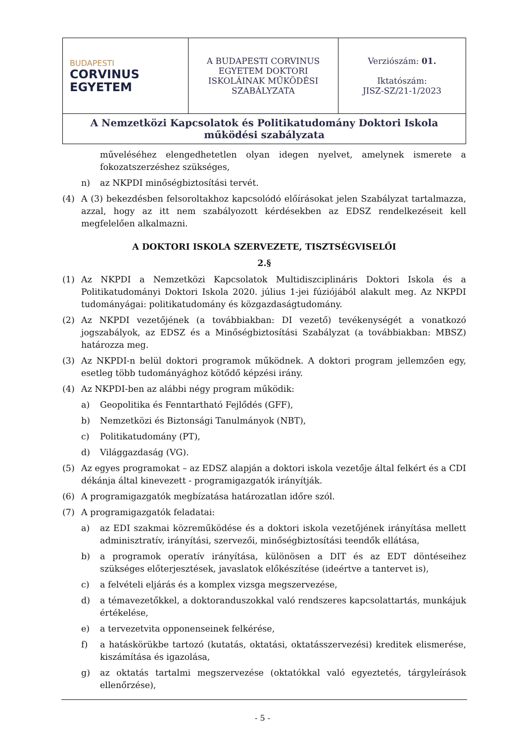| BUDAPESTI CORVINUS EGYETEM | A BUDAPESTI CORVINUS EGYETEM DOKTORI ISKOLÁINAK MŰKÖDÉSI SZABÁLYZATA | Verziószám: 01. Iktatószám: JISZ-SZ/21-1/2023 |
| A Nemzetközi Kapcsolatok és Politikatudomány Doktori Iskola működési szabályzata | | |
műveléséhez elengedhetetlen olyan idegen nyelvet, amelynek ismerete a fokozatszerzéshez szükséges,
n) az NKPDI minőségbiztosítási tervét.
(4) A (3) bekezdésben felsoroltakhoz kapcsolódó előírásokat jelen Szabályzat tartalmazza, azzal, hogy az itt nem szabályozott kérdésekben az EDSZ rendelkezéseit kell megfelelően alkalmazni.
A DOKTORI ISKOLA SZERVEZETE, TISZTSÉGVISELŐI
2.§
(1) Az NKPDI a Nemzetközi Kapcsolatok Multidiszciplináris Doktori Iskola és a Politikatudományi Doktori Iskola 2020. július 1-jei fúziójából alakult meg. Az NKPDI tudományágai: politikatudomány és közgazdaságtudomány.
(2) Az NKPDI vezetőjének (a továbbiakban: DI vezető) tevékenységét a vonatkozó jogszabályok, az EDSZ és a Minőségbiztosítási Szabályzat (a továbbiakban: MBSZ) határozza meg.
(3) Az NKPDI-n belül doktori programok működnek. A doktori program jellemzően egy, esetleg több tudományághoz kötődő képzési irány.
(4) Az NKPDI-ben az alábbi négy program működik:
a) Geopolitika és Fenntartható Fejlődés (GFF),
b) Nemzetközi és Biztonsági Tanulmányok (NBT),
c) Politikatudomány (PT),
d) Világgazdaság (VG).
(5) Az egyes programokat – az EDSZ alapján a doktori iskola vezetője által felkért és a CDI dékánja által kinevezett - programigazgatók irányítják.
(6) A programigazgatók megbízatása határozatlan időre szól.
(7) A programigazgatók feladatai:
a) az EDI szakmai közreműködése és a doktori iskola vezetőjének irányítása mellett adminisztratív, irányítási, szervezői, minőségbiztosítási teendők ellátása,
b) a programok operatív irányítása, különösen a DIT és az EDT döntéseihez szükséges előterjesztések, javaslatok előkészítése (ideértve a tantervet is),
c) a felvételi eljárás és a komplex vizsga megszervezése,
d) a témavezetőkkel, a doktoranduszokkal való rendszeres kapcsolattartás, munkájuk értékelése,
e) a tervezetvita opponenseinek felkérése,
f) a hatáskörükbe tartozó (kutatás, oktatási, oktatásszervezési) kreditek elismerése, kiszámítása és igazolása,
g) az oktatás tartalmi megszervezése (oktatókkal való egyeztetés, tárgyleírások ellenőrzése),
- 5 -